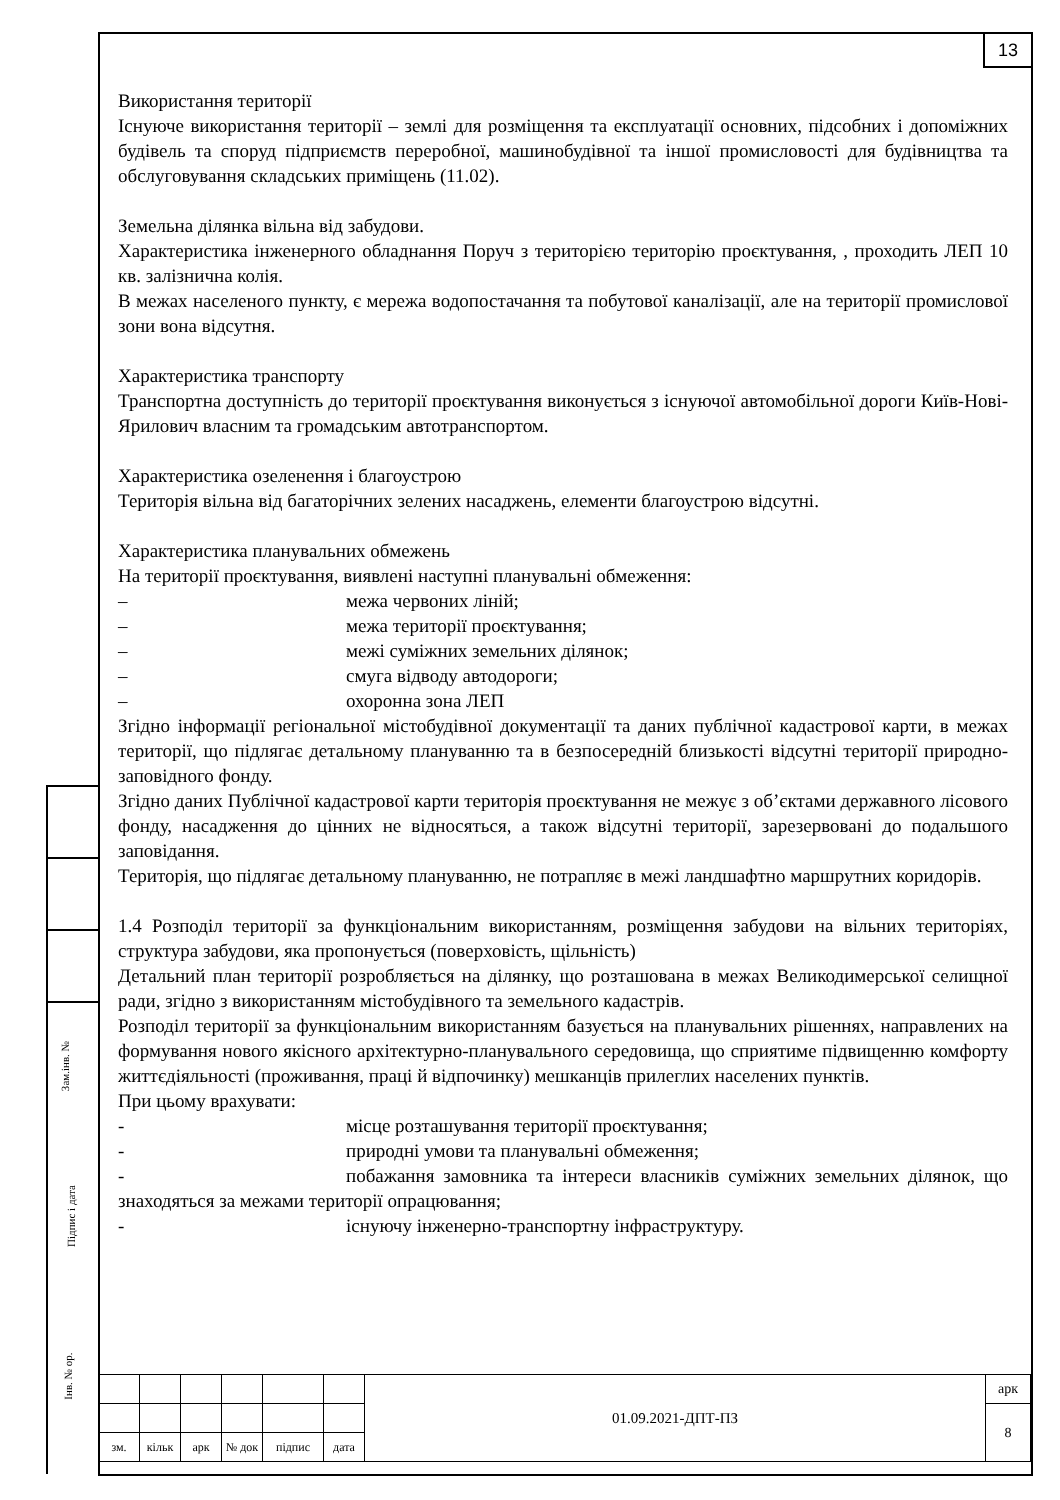13
Зам.інв. №
Підпис і дата
Інв. № ор.
Використання території
Існуюче використання території – землі для розміщення та експлуатації основних, підсобних і допоміжних будівель та споруд підприємств переробної, машинобудівної та іншої промисловості для будівництва та обслуговування складських приміщень (11.02).
Земельна ділянка вільна від забудови.
Характеристика інженерного обладнання Поруч з територією територію проєктування, , проходить ЛЕП 10 кв. залізнична колія.
В межах населеного пункту, є мережа водопостачання та побутової каналізації, але на території промислової зони вона відсутня.
Характеристика транспорту
Транспортна доступність до території проєктування виконується з існуючої автомобільної дороги Київ-Нові-Ярилович власним та громадським автотранспортом.
Характеристика озеленення і благоустрою
Територія вільна від багаторічних зелених насаджень, елементи благоустрою відсутні.
Характеристика планувальних обмежень
На території проєктування, виявлені наступні планувальні обмеження:
– межа червоних ліній;
– межа території проєктування;
– межі суміжних земельних ділянок;
– смуга відводу автодороги;
– охоронна зона ЛЕП
Згідно інформації регіональної містобудівної документації та даних публічної кадастрової карти, в межах території, що підлягає детальному плануванню та в безпосередній близькості відсутні території природно-заповідного фонду.
Згідно даних Публічної кадастрової карти територія проєктування не межує з об’єктами державного лісового фонду, насадження до цінних не відносяться, а також відсутні території, зарезервовані до подальшого заповідання.
Територія, що підлягає детальному плануванню, не потрапляє в межі ландшафтно маршрутних коридорів.
1.4 Розподіл території за функціональним використанням, розміщення забудови на вільних територіях, структура забудови, яка пропонується (поверховість, щільність)
Детальний план території розробляється на ділянку, що розташована в межах Великодимерської селищної ради, згідно з використанням містобудівного та земельного кадастрів.
Розподіл території за функціональним використанням базується на планувальних рішеннях, направлених на формування нового якісного архітектурно-планувального середовища, що сприятиме підвищенню комфорту життєдіяльності (проживання, праці й відпочинку) мешканців прилеглих населених пунктів.
При цьому врахувати:
- місце розташування території проєктування;
- природні умови та планувальні обмеження;
- побажання замовника та інтереси власників суміжних земельних ділянок, що знаходяться за межами території опрацювання;
- існуючу інженерно-транспортну інфраструктуру.
| | | | | | | 01.09.2021-ДПТ-ПЗ | арк |
| | | | | | | | 8 |
| зм. | кільк | арк | № док | підпис | дата | | |